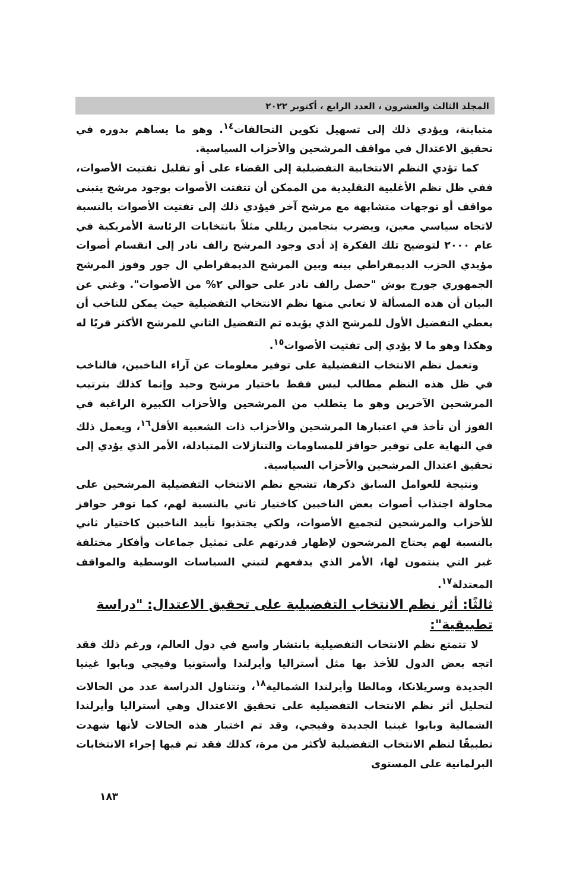المجلد الثالث والعشرون ، العدد الرابع ، أكتوبر ٢٠٢٢
متباينة، ويؤدي ذلك إلى تسهيل تكوين التحالفات<sup>١٤</sup>. وهو ما يساهم بدوره في تحقيق الاعتدال في مواقف المرشحين والأحزاب السياسية.
كما تؤدي النظم الانتخابية التفضيلية إلى القضاء على أو تقليل تفتيت الأصوات، ففي ظل نظم الأغلبية التقليدية من الممكن أن تتفتت الأصوات بوجود مرشح يتبنى مواقف أو توجهات متشابهة مع مرشح آخر فيؤدي ذلك إلى تفتيت الأصوات بالنسبة لاتجاه سياسي معين، ويضرب بنجامين ريللي مثلاً بانتخابات الرئاسة الأمريكية في عام ٢٠٠٠ لتوضيح تلك الفكرة إذ أدى وجود المرشح رالف نادر إلى انقسام أصوات مؤيدي الحزب الديمقراطي بينه وبين المرشح الديمقراطي ال جور وفوز المرشح الجمهوري جورج بوش "حصل رالف نادر على حوالي ٢% من الأصوات". وغني عن البيان أن هذه المسألة لا تعاني منها نظم الانتخاب التفضيلية حيث يمكن للناخب أن يعطي التفضيل الأول للمرشح الذي يؤيده ثم التفضيل الثاني للمرشح الأكثر قربًا له وهكذا وهو ما لا يؤدي إلى تفتيت الأصوات<sup>١٥</sup>.
وتعمل نظم الانتخاب التفضيلية على توفير معلومات عن آراء الناخبين، فالناخب في ظل هذه النظم مطالب ليس فقط باختيار مرشح وحيد وإنما كذلك بترتيب المرشحين الآخرين وهو ما يتطلب من المرشحين والأحزاب الكبيرة الراغبة في الفوز أن تأخذ في اعتبارها المرشحين والأحزاب ذات الشعبية الأقل<sup>١٦</sup>، ويعمل ذلك في النهاية على توفير حوافز للمساومات والتنازلات المتبادلة، الأمر الذي يؤدي إلى تحقيق اعتدال المرشحين والأحزاب السياسية.
ونتيجة للعوامل السابق ذكرها، تشجع نظم الانتخاب التفضيلية المرشحين على محاولة اجتذاب أصوات بعض الناخبين كاختيار ثاني بالنسبة لهم، كما توفر حوافز للأحزاب والمرشحين لتجميع الأصوات، ولكي يجتذبوا تأييد الناخبين كاختيار ثاني بالنسبة لهم يحتاج المرشحون لإظهار قدرتهم على تمثيل جماعات وأفكار مختلفة غير التي ينتمون لها، الأمر الذي يدفعهم لتبني السياسات الوسطية والمواقف المعتدلة<sup>١٧</sup>.
ثالثًا: أثر نظم الانتخاب التفضيلية على تحقيق الاعتدال: "دراسة تطبيقية":
لا تتمتع نظم الانتخاب التفضيلية بانتشار واسع في دول العالم، ورغم ذلك فقد اتجه بعض الدول للأخذ بها مثل أستراليا وأيرلندا وأستونيا وفيجي وبابوا غينيا الجديدة وسريلانكا، ومالطا وأيرلندا الشمالية<sup>١٨</sup>، وتتناول الدراسة عدد من الحالات لتحليل أثر نظم الانتخاب التفضيلية على تحقيق الاعتدال وهي أستراليا وأيرلندا الشمالية وبابوا غينيا الجديدة وفيجي، وقد تم اختيار هذه الحالات لأنها شهدت تطبيقًا لنظم الانتخاب التفضيلية لأكثر من مرة، كذلك فقد تم فيها إجراء الانتخابات البرلمانية على المستوى
١٨٣